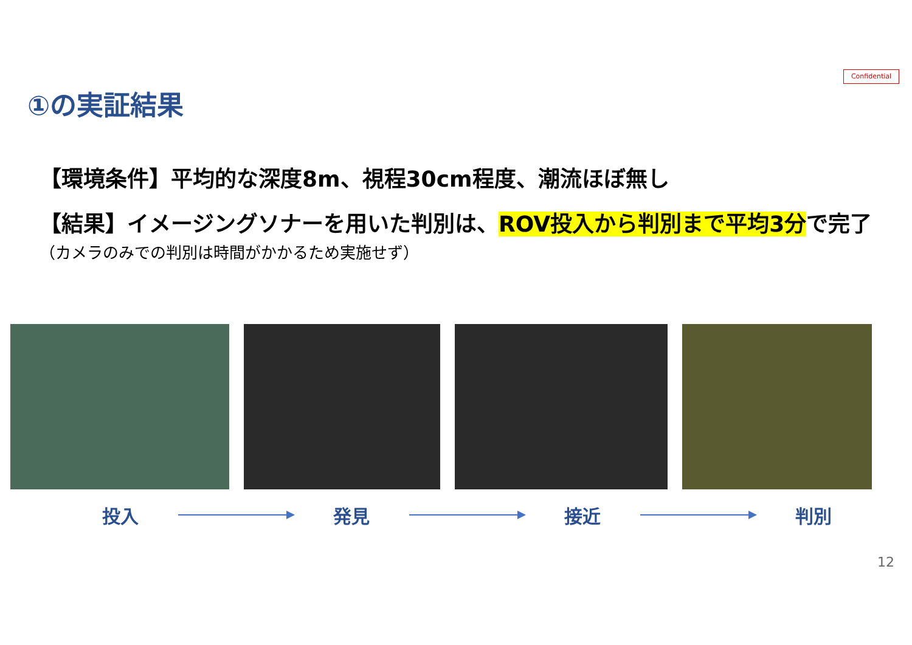Confidential
①の実証結果
【環境条件】平均的な深度8m、視程30cm程度、潮流ほぼ無し
【結果】イメージングソナーを用いた判別は、ROV投入から判別まで平均3分で完了
（カメラのみでの判別は時間がかかるため実施せず）
投入 発見 接近 判別
12